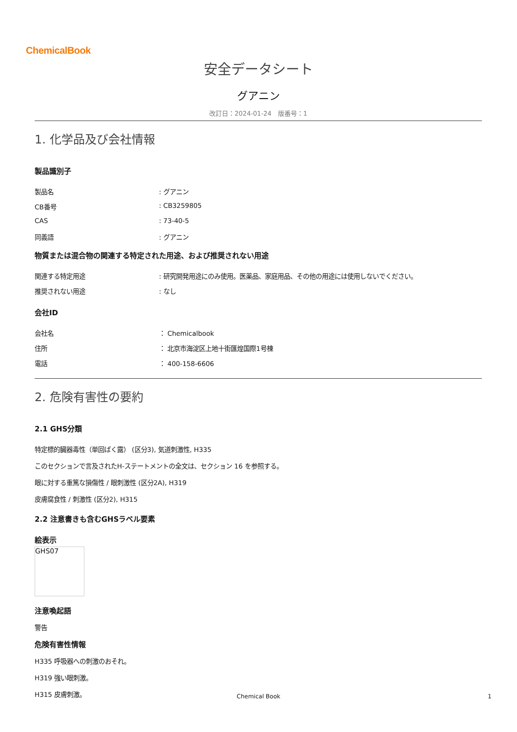ChemicalBook
安全データシート
グアニン
改訂日：2024-01-24　版番号：1
1. 化学品及び会社情報
製品識別子
製品名 : グアニン
CB番号 : CB3259805
CAS : 73-40-5
同義語 : グアニン
物質または混合物の関連する特定された用途、および推奨されない用途
関連する特定用途 : 研究開発用途にのみ使用。医薬品、家庭用品、その他の用途には使用しないでください。
推奨されない用途 : なし
会社ID
会社名 ： Chemicalbook
住所 ： 北京市海淀区上地十街匯煌国際1号棟
電話 ： 400-158-6606
2. 危険有害性の要約
2.1 GHS分類
特定標的臓器毒性（単回ばく露） (区分3), 気道刺激性, H335
このセクションで言及されたH-ステートメントの全文は、セクション 16 を参照する。
眼に対する重篤な損傷性 / 眼刺激性 (区分2A), H319
皮膚腐食性 / 刺激性 (区分2), H315
2.2 注意書きも含むGHSラベル要素
絵表示
GHS07
注意喚起語
警告
危険有害性情報
H335 呼吸器への刺激のおそれ。
H319 強い眼刺激。
H315 皮膚刺激。
Chemical Book 1